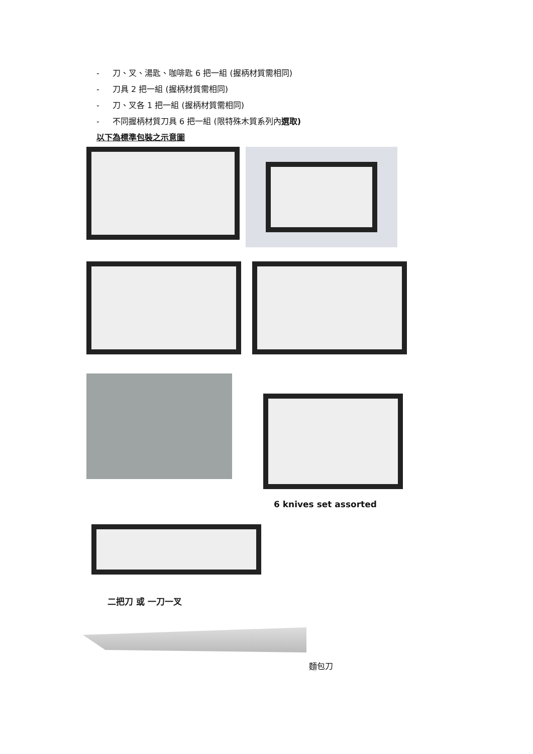- 刀、叉、湯匙、咖啡匙 6 把一組 (握柄材質需相同)
- 刀具 2 把一組 (握柄材質需相同)
- 刀、叉各 1 把一組 (握柄材質需相同)
- 不同握柄材質刀具 6 把一組 (限特殊木質系列內選取)
以下為標準包裝之示意圖
6 knives set assorted
二把刀 或 一刀一叉
麵包刀